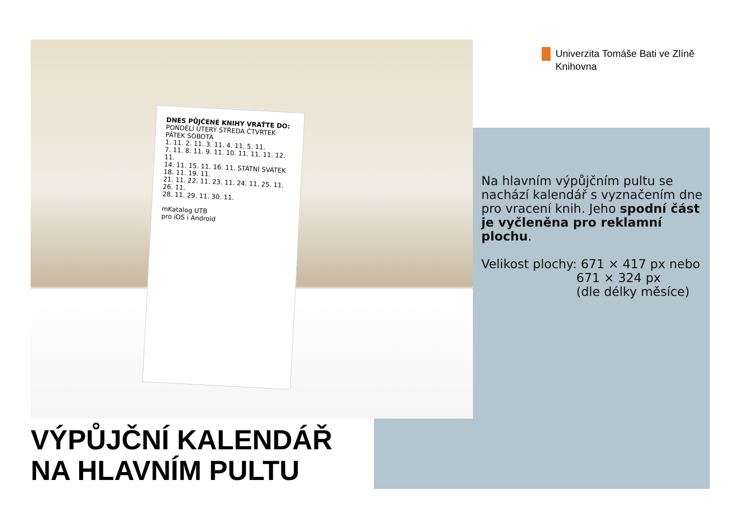DNES PŮJČENÉ KNIHY VRAŤTE DO:
PONDĚLÍ ÚTERÝ STŘEDA ČTVRTEK PÁTEK SOBOTA
1. 11. 2. 11. 3. 11. 4. 11. 5. 11.
7. 11. 8. 11. 9. 11. 10. 11. 11. 11. 12. 11.
14. 11. 15. 11. 16. 11. STÁTNÍ SVÁTEK 18. 11. 19. 11.
21. 11. 22. 11. 23. 11. 24. 11. 25. 11. 26. 11.
28. 11. 29. 11. 30. 11.
mKatalog UTB
pro iOS i Android
Univerzita Tomáše Bati ve Zlíně
Knihovna
Na hlavním výpůjčním pultu se nachází kalendář s vyznačením dne pro vracení knih. Jeho spodní část je vyčleněna pro reklamní plochu.
Velikost plochy: 671 × 417 px nebo
671 × 324 px
(dle délky měsíce)
VÝPŮJČNÍ KALENDÁŘ
NA HLAVNÍM PULTU